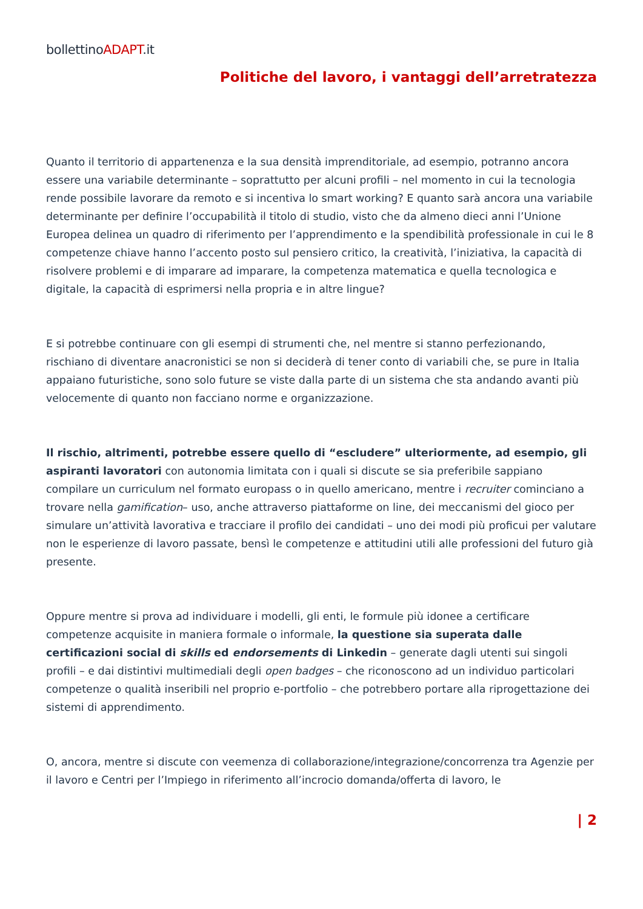bollettinoADAPT.it
Politiche del lavoro, i vantaggi dell’arretratezza
Quanto il territorio di appartenenza e la sua densità imprenditoriale, ad esempio, potranno ancora essere una variabile determinante – soprattutto per alcuni profili – nel momento in cui la tecnologia rende possibile lavorare da remoto e si incentiva lo smart working? E quanto sarà ancora una variabile determinante per definire l’occupabilità il titolo di studio, visto che da almeno dieci anni l’Unione Europea delinea un quadro di riferimento per l’apprendimento e la spendibilità professionale in cui le 8 competenze chiave hanno l’accento posto sul pensiero critico, la creatività, l’iniziativa, la capacità di risolvere problemi e di imparare ad imparare, la competenza matematica e quella tecnologica e digitale, la capacità di esprimersi nella propria e in altre lingue?
E si potrebbe continuare con gli esempi di strumenti che, nel mentre si stanno perfezionando, rischiano di diventare anacronistici se non si deciderà di tener conto di variabili che, se pure in Italia appaiano futuristiche, sono solo future se viste dalla parte di un sistema che sta andando avanti più velocemente di quanto non facciano norme e organizzazione.
Il rischio, altrimenti, potrebbe essere quello di “escludere” ulteriormente, ad esempio, gli aspiranti lavoratori con autonomia limitata con i quali si discute se sia preferibile sappiano compilare un curriculum nel formato europass o in quello americano, mentre i recruiter cominciano a trovare nella gamification– uso, anche attraverso piattaforme on line, dei meccanismi del gioco per simulare un’attività lavorativa e tracciare il profilo dei candidati – uno dei modi più proficui per valutare non le esperienze di lavoro passate, bensì le competenze e attitudini utili alle professioni del futuro già presente.
Oppure mentre si prova ad individuare i modelli, gli enti, le formule più idonee a certificare competenze acquisite in maniera formale o informale, la questione sia superata dalle certificazioni social di skills ed endorsements di Linkedin – generate dagli utenti sui singoli profili – e dai distintivi multimediali degli open badges – che riconoscono ad un individuo particolari competenze o qualità inseribili nel proprio e-portfolio – che potrebbero portare alla riprogettazione dei sistemi di apprendimento.
O, ancora, mentre si discute con veemenza di collaborazione/integrazione/concorrenza tra Agenzie per il lavoro e Centri per l’Impiego in riferimento all’incrocio domanda/offerta di lavoro, le
| 2